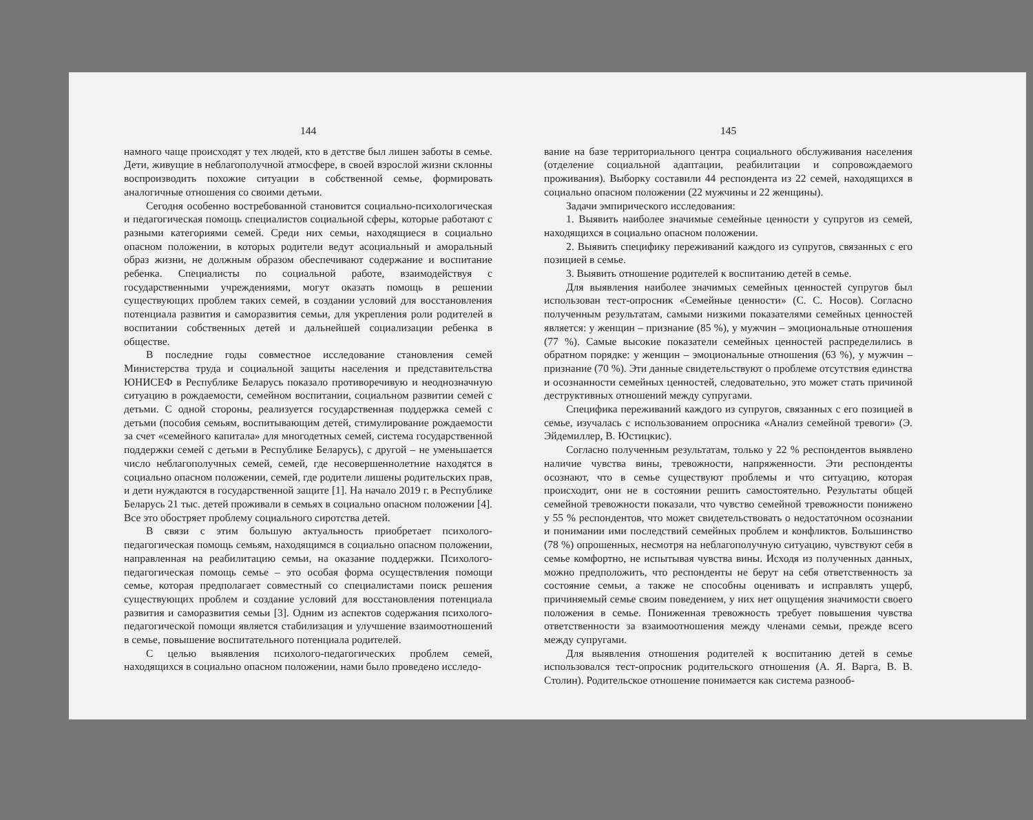144
намного чаще происходят у тех людей, кто в детстве был лишен заботы в семье. Дети, живущие в неблагополучной атмосфере, в своей взрослой жизни склонны воспроизводить похожие ситуации в собственной семье, формировать аналогичные отношения со своими детьми.
Сегодня особенно востребованной становится социально-психологическая и педагогическая помощь специалистов социальной сферы, которые работают с разными категориями семей. Среди них семьи, находящиеся в социально опасном положении, в которых родители ведут асоциальный и аморальный образ жизни, не должным образом обеспечивают содержание и воспитание ребенка. Специалисты по социальной работе, взаимодействуя с государственными учреждениями, могут оказать помощь в решении существующих проблем таких семей, в создании условий для восстановления потенциала развития и саморазвития семьи, для укрепления роли родителей в воспитании собственных детей и дальнейшей социализации ребенка в обществе.
В последние годы совместное исследование становления семей Министерства труда и социальной защиты населения и представительства ЮНИСЕФ в Республике Беларусь показало противоречивую и неоднозначную ситуацию в рождаемости, семейном воспитании, социальном развитии семей с детьми. С одной стороны, реализуется государственная поддержка семей с детьми (пособия семьям, воспитывающим детей, стимулирование рождаемости за счет «семейного капитала» для многодетных семей, система государственной поддержки семей с детьми в Республике Беларусь), с другой – не уменьшается число неблагополучных семей, семей, где несовершеннолетние находятся в социально опасном положении, семей, где родители лишены родительских прав, и дети нуждаются в государственной защите [1]. На начало 2019 г. в Республике Беларусь 21 тыс. детей проживали в семьях в социально опасном положении [4]. Все это обостряет проблему социального сиротства детей.
В связи с этим большую актуальность приобретает психолого-педагогическая помощь семьям, находящимся в социально опасном положении, направленная на реабилитацию семьи, на оказание поддержки. Психолого-педагогическая помощь семье – это особая форма осуществления помощи семье, которая предполагает совместный со специалистами поиск решения существующих проблем и создание условий для восстановления потенциала развития и саморазвития семьи [3]. Одним из аспектов содержания психолого-педагогической помощи является стабилизация и улучшение взаимоотношений в семье, повышение воспитательного потенциала родителей.
С целью выявления психолого-педагогических проблем семей, находящихся в социально опасном положении, нами было проведено исследо-
145
вание на базе территориального центра социального обслуживания населения (отделение социальной адаптации, реабилитации и сопровождаемого проживания). Выборку составили 44 респондента из 22 семей, находящихся в социально опасном положении (22 мужчины и 22 женщины).
Задачи эмпирического исследования:
1. Выявить наиболее значимые семейные ценности у супругов из семей, находящихся в социально опасном положении.
2. Выявить специфику переживаний каждого из супругов, связанных с его позицией в семье.
3. Выявить отношение родителей к воспитанию детей в семье.
Для выявления наиболее значимых семейных ценностей супругов был использован тест-опросник «Семейные ценности» (С. С. Носов). Согласно полученным результатам, самыми низкими показателями семейных ценностей является: у женщин – признание (85 %), у мужчин – эмоциональные отношения (77 %). Самые высокие показатели семейных ценностей распределились в обратном порядке: у женщин – эмоциональные отношения (63 %), у мужчин – признание (70 %). Эти данные свидетельствуют о проблеме отсутствия единства и осознанности семейных ценностей, следовательно, это может стать причиной деструктивных отношений между супругами.
Специфика переживаний каждого из супругов, связанных с его позицией в семье, изучалась с использованием опросника «Анализ семейной тревоги» (Э. Эйдемиллер, В. Юстицкис).
Согласно полученным результатам, только у 22 % респондентов выявлено наличие чувства вины, тревожности, напряженности. Эти респонденты осознают, что в семье существуют проблемы и что ситуацию, которая происходит, они не в состоянии решить самостоятельно. Результаты общей семейной тревожности показали, что чувство семейной тревожности понижено у 55 % респондентов, что может свидетельствовать о недостаточном осознании и понимании ими последствий семейных проблем и конфликтов. Большинство (78 %) опрошенных, несмотря на неблагополучную ситуацию, чувствуют себя в семье комфортно, не испытывая чувства вины. Исходя из полученных данных, можно предположить, что респонденты не берут на себя ответственность за состояние семьи, а также не способны оценивать и исправлять ущерб, причиняемый семье своим поведением, у них нет ощущения значимости своего положения в семье. Пониженная тревожность требует повышения чувства ответственности за взаимоотношения между членами семьи, прежде всего между супругами.
Для выявления отношения родителей к воспитанию детей в семье использовался тест-опросник родительского отношения (А. Я. Варга, В. В. Столин). Родительское отношение понимается как система разнооб-